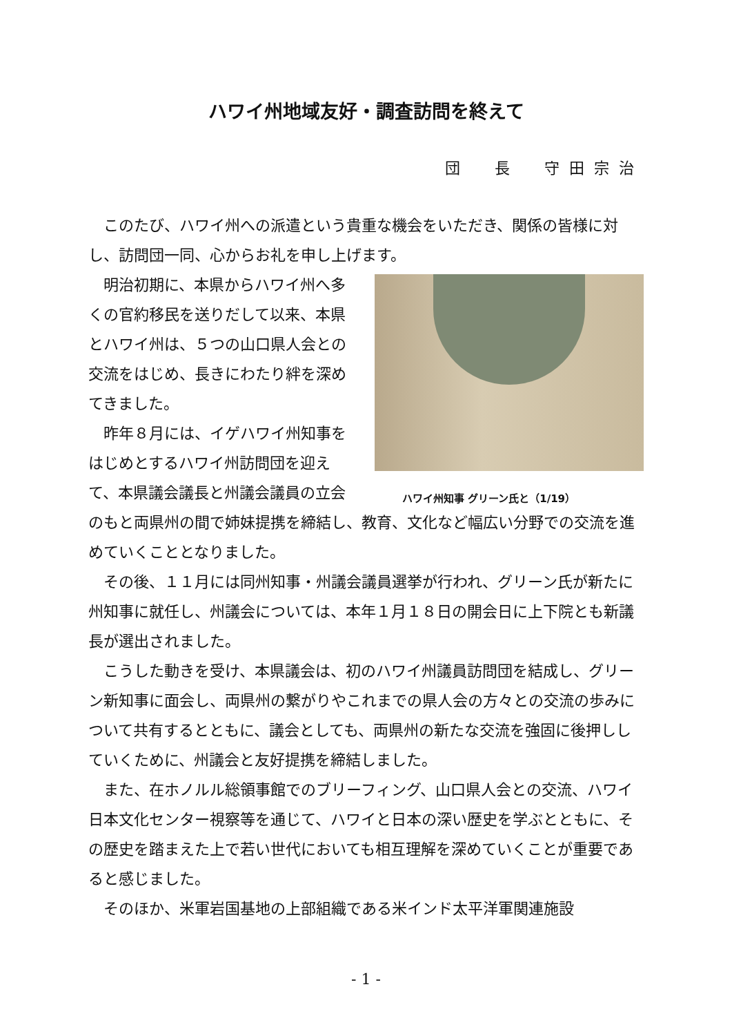ハワイ州地域友好・調査訪問を終えて
団　長　守田宗治
このたび、ハワイ州への派遣という貴重な機会をいただき、関係の皆様に対し、訪問団一同、心からお礼を申し上げます。
ハワイ州知事 グリーン氏と（1/19）
明治初期に、本県からハワイ州へ多くの官約移民を送りだして以来、本県とハワイ州は、５つの山口県人会との交流をはじめ、長きにわたり絆を深めてきました。
昨年８月には、イゲハワイ州知事をはじめとするハワイ州訪問団を迎えて、本県議会議長と州議会議員の立会のもと両県州の間で姉妹提携を締結し、教育、文化など幅広い分野での交流を進めていくこととなりました。
その後、１１月には同州知事・州議会議員選挙が行われ、グリーン氏が新たに州知事に就任し、州議会については、本年１月１８日の開会日に上下院とも新議長が選出されました。
こうした動きを受け、本県議会は、初のハワイ州議員訪問団を結成し、グリーン新知事に面会し、両県州の繋がりやこれまでの県人会の方々との交流の歩みについて共有するとともに、議会としても、両県州の新たな交流を強固に後押ししていくために、州議会と友好提携を締結しました。
また、在ホノルル総領事館でのブリーフィング、山口県人会との交流、ハワイ日本文化センター視察等を通じて、ハワイと日本の深い歴史を学ぶとともに、その歴史を踏まえた上で若い世代においても相互理解を深めていくことが重要であると感じました。
そのほか、米軍岩国基地の上部組織である米インド太平洋軍関連施設
- 1 -